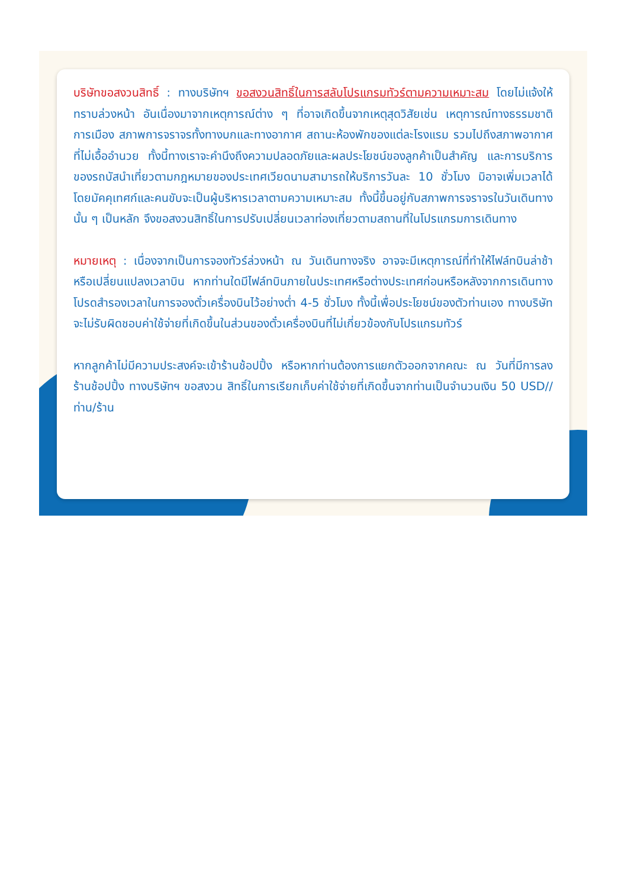บริษัทขอสงวนสิทธิ์ : ทางบริษัทฯ ขอสงวนสิทธิ์ในการสลับโปรแกรมทัวร์ตามความเหมาะสม โดยไม่แจ้งให้ทราบล่วงหน้า อันเนื่องมาจากเหตุการณ์ต่าง ๆ ที่อาจเกิดขึ้นจากเหตุสุดวิสัยเช่น เหตุการณ์ทางธรรมชาติ การเมือง สภาพการจราจรทั้งทางบกและทางอากาศ สถานะห้องพักของแต่ละโรงแรม รวมไปถึงสภาพอากาศที่ไม่เอื้ออำนวย ทั้งนี้ทางเราจะคำนึงถึงความปลอดภัยและผลประโยชน์ของลูกค้าเป็นสำคัญ และการบริการของรถบัสนำเที่ยวตามกฎหมายของประเทศเวียดนามสามารถให้บริการวันละ 10 ชั่วโมง มิอาจเพิ่มเวลาได้โดยมัคคุเทศก์และคนขับจะเป็นผู้บริหารเวลาตามความเหมาะสม ทั้งนี้ขึ้นอยู่กับสภาพการจราจรในวันเดินทางนั้น ๆ เป็นหลัก จึงขอสงวนสิทธิ์ในการปรับเปลี่ยนเวลาท่องเที่ยวตามสถานที่ในโปรแกรมการเดินทาง
หมายเหตุ : เนื่องจากเป็นการจองทัวร์ล่วงหน้า ณ วันเดินทางจริง อาจจะมีเหตุการณ์ที่ทำให้ไฟล์ทบินล่าช้า หรือเปลี่ยนแปลงเวลาบิน หากท่านใดมีไฟล์ทบินภายในประเทศหรือต่างประเทศก่อนหรือหลังจากการเดินทาง โปรดสำรองเวลาในการจองตั๋วเครื่องบินไว้อย่างต่ำ 4-5 ชั่วโมง ทั้งนี้เพื่อประโยชน์ของตัวท่านเอง ทางบริษัทจะไม่รับผิดชอบค่าใช้จ่ายที่เกิดขึ้นในส่วนของตั๋วเครื่องบินที่ไม่เกี่ยวข้องกับโปรแกรมทัวร์
หากลูกค้าไม่มีความประสงค์จะเข้าร้านช้อปปิ้ง หรือหากท่านต้องการแยกตัวออกจากคณะ ณ วันที่มีการลงร้านช้อปปิ้ง ทางบริษัทฯ ขอสงวน สิทธิ์ในการเรียกเก็บค่าใช้จ่ายที่เกิดขึ้นจากท่านเป็นจำนวนเงิน 50 USD//ท่าน/ร้าน